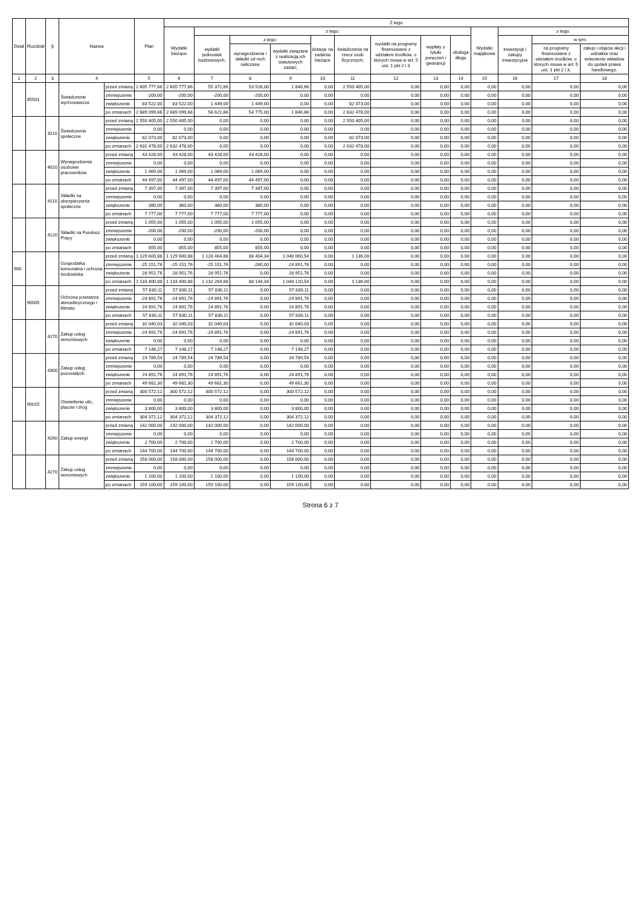| Dział | Rozdział | § | Nazwa | | Plan | Z tego | | | | | | | | | | | | |
| --- | --- | --- | --- | --- | --- | --- | --- | --- | --- | --- | --- | --- | --- | --- | --- | --- | --- | --- |
| | | | | | | Wydatki bieżące | z tego: | | | | | | | | Wydatki majątkowe | z tego: | | |
| | | | | | | | wydatki jednostek budżetowych, | z tego: | | dotacje na zadania bieżące | świadczenia na rzecz osób fizycznych; | wydatki na programy finansowane z udziałem środków, o których mowa w art. 5 ust. 1 pkt 2 i 3 | wypłaty z tytułu poręczeń i gwarancji | obsługa długu | | inwestycje i zakupy inwestycyjne | w tym: | |
| | | | | | | | | wynagrodzenia i składki od nich naliczane | wydatki związane z realizacją ich statutowych zadań; | | | | | | | | na programy finansowane z udziałem środków, o których mowa w art. 5 ust. 1 pkt 2 i 3, | zakup i objęcie akcji i udziałów oraz wniesienie wkładów do spółek prawa handlowego. |
| 1 | 2 | 3 | 4 | | 5 | 6 | 7 | 8 | 9 | 10 | 11 | 12 | 13 | 14 | 15 | 16 | 17 | 18 |
| | 85501 | | Świadczenie wychowawcze | przed zmianą | 2 605 777,66 | 2 605 777,66 | 55 372,66 | 53 526,00 | 1 846,66 | 0,00 | 2 550 405,00 | 0,00 | 0,00 | 0,00 | 0,00 | 0,00 | 0,00 | 0,00 |
| | | | | zmniejszenie | -200,00 | -200,00 | -200,00 | -200,00 | 0,00 | 0,00 | 0,00 | 0,00 | 0,00 | 0,00 | 0,00 | 0,00 | 0,00 | 0,00 |
| | | | | zwiększenie | 83 522,00 | 83 522,00 | 1 449,00 | 1 449,00 | 0,00 | 0,00 | 82 073,00 | 0,00 | 0,00 | 0,00 | 0,00 | 0,00 | 0,00 | 0,00 |
| | | | | po zmianach | 2 689 099,66 | 2 689 099,66 | 56 621,66 | 54 775,00 | 1 846,66 | 0,00 | 2 632 478,00 | 0,00 | 0,00 | 0,00 | 0,00 | 0,00 | 0,00 | 0,00 |
| | | 3110 | Świadczenia społeczne | przed zmianą | 2 550 405,00 | 2 550 405,00 | 0,00 | 0,00 | 0,00 | 0,00 | 2 550 405,00 | 0,00 | 0,00 | 0,00 | 0,00 | 0,00 | 0,00 | 0,00 |
| | | | | zmniejszenie | 0,00 | 0,00 | 0,00 | 0,00 | 0,00 | 0,00 | 0,00 | 0,00 | 0,00 | 0,00 | 0,00 | 0,00 | 0,00 | 0,00 |
| | | | | zwiększenie | 82 073,00 | 82 073,00 | 0,00 | 0,00 | 0,00 | 0,00 | 82 073,00 | 0,00 | 0,00 | 0,00 | 0,00 | 0,00 | 0,00 | 0,00 |
| | | | | po zmianach | 2 632 478,00 | 2 632 478,00 | 0,00 | 0,00 | 0,00 | 0,00 | 2 632 478,00 | 0,00 | 0,00 | 0,00 | 0,00 | 0,00 | 0,00 | 0,00 |
| | | 4010 | Wynagrodzenia osobowe pracowników | przed zmianą | 43 428,00 | 43 428,00 | 43 428,00 | 43 428,00 | 0,00 | 0,00 | 0,00 | 0,00 | 0,00 | 0,00 | 0,00 | 0,00 | 0,00 | 0,00 |
| | | | | zmniejszenie | 0,00 | 0,00 | 0,00 | 0,00 | 0,00 | 0,00 | 0,00 | 0,00 | 0,00 | 0,00 | 0,00 | 0,00 | 0,00 | 0,00 |
| | | | | zwiększenie | 1 069,00 | 1 069,00 | 1 069,00 | 1 069,00 | 0,00 | 0,00 | 0,00 | 0,00 | 0,00 | 0,00 | 0,00 | 0,00 | 0,00 | 0,00 |
| | | | | po zmianach | 44 497,00 | 44 497,00 | 44 497,00 | 44 497,00 | 0,00 | 0,00 | 0,00 | 0,00 | 0,00 | 0,00 | 0,00 | 0,00 | 0,00 | 0,00 |
| | | 4110 | Składki na ubezpieczenia społeczne | przed zmianą | 7 397,00 | 7 397,00 | 7 397,00 | 7 397,00 | 0,00 | 0,00 | 0,00 | 0,00 | 0,00 | 0,00 | 0,00 | 0,00 | 0,00 | 0,00 |
| | | | | zmniejszenie | 0,00 | 0,00 | 0,00 | 0,00 | 0,00 | 0,00 | 0,00 | 0,00 | 0,00 | 0,00 | 0,00 | 0,00 | 0,00 | 0,00 |
| | | | | zwiększenie | 380,00 | 380,00 | 380,00 | 380,00 | 0,00 | 0,00 | 0,00 | 0,00 | 0,00 | 0,00 | 0,00 | 0,00 | 0,00 | 0,00 |
| | | | | po zmianach | 7 777,00 | 7 777,00 | 7 777,00 | 7 777,00 | 0,00 | 0,00 | 0,00 | 0,00 | 0,00 | 0,00 | 0,00 | 0,00 | 0,00 | 0,00 |
| | | 4120 | Składki na Fundusz Pracy | przed zmianą | 1 055,00 | 1 055,00 | 1 055,00 | 1 055,00 | 0,00 | 0,00 | 0,00 | 0,00 | 0,00 | 0,00 | 0,00 | 0,00 | 0,00 | 0,00 |
| | | | | zmniejszenie | -200,00 | -200,00 | -200,00 | -200,00 | 0,00 | 0,00 | 0,00 | 0,00 | 0,00 | 0,00 | 0,00 | 0,00 | 0,00 | 0,00 |
| | | | | zwiększenie | 0,00 | 0,00 | 0,00 | 0,00 | 0,00 | 0,00 | 0,00 | 0,00 | 0,00 | 0,00 | 0,00 | 0,00 | 0,00 | 0,00 |
| | | | | po zmianach | 855,00 | 855,00 | 855,00 | 855,00 | 0,00 | 0,00 | 0,00 | 0,00 | 0,00 | 0,00 | 0,00 | 0,00 | 0,00 | 0,00 |
| 900 | | | Gospodarka komunalna i ochrona środowiska | przed zmianą | 1 129 600,88 | 1 129 600,88 | 1 128 464,88 | 88 404,34 | 1 040 060,54 | 0,00 | 1 136,00 | 0,00 | 0,00 | 0,00 | 0,00 | 0,00 | 0,00 | 0,00 |
| | | | | zmniejszenie | -25 151,76 | -25 151,76 | -25 151,76 | -260,00 | -24 891,76 | 0,00 | 0,00 | 0,00 | 0,00 | 0,00 | 0,00 | 0,00 | 0,00 | 0,00 |
| | | | | zwiększenie | 28 951,76 | 28 951,76 | 28 951,76 | 0,00 | 28 951,76 | 0,00 | 0,00 | 0,00 | 0,00 | 0,00 | 0,00 | 0,00 | 0,00 | 0,00 |
| | | | | po zmianach | 1 133 400,88 | 1 133 400,88 | 1 132 264,88 | 88 144,34 | 1 044 120,54 | 0,00 | 1 136,00 | 0,00 | 0,00 | 0,00 | 0,00 | 0,00 | 0,00 | 0,00 |
| | 90005 | | Ochrona powietrza atmosferycznego i klimatu | przed zmianą | 57 830,11 | 57 830,11 | 57 830,11 | 0,00 | 57 830,11 | 0,00 | 0,00 | 0,00 | 0,00 | 0,00 | 0,00 | 0,00 | 0,00 | 0,00 |
| | | | | zmniejszenie | -24 891,76 | -24 891,76 | -24 891,76 | 0,00 | -24 891,76 | 0,00 | 0,00 | 0,00 | 0,00 | 0,00 | 0,00 | 0,00 | 0,00 | 0,00 |
| | | | | zwiększenie | 24 891,76 | 24 891,76 | 24 891,76 | 0,00 | 24 891,76 | 0,00 | 0,00 | 0,00 | 0,00 | 0,00 | 0,00 | 0,00 | 0,00 | 0,00 |
| | | | | po zmianach | 57 830,11 | 57 830,11 | 57 830,11 | 0,00 | 57 830,11 | 0,00 | 0,00 | 0,00 | 0,00 | 0,00 | 0,00 | 0,00 | 0,00 | 0,00 |
| | | 4270 | Zakup usług remontowych | przed zmianą | 32 040,03 | 32 040,03 | 32 040,03 | 0,00 | 32 040,03 | 0,00 | 0,00 | 0,00 | 0,00 | 0,00 | 0,00 | 0,00 | 0,00 | 0,00 |
| | | | | zmniejszenie | -24 891,76 | -24 891,76 | -24 891,76 | 0,00 | -24 891,76 | 0,00 | 0,00 | 0,00 | 0,00 | 0,00 | 0,00 | 0,00 | 0,00 | 0,00 |
| | | | | zwiększenie | 0,00 | 0,00 | 0,00 | 0,00 | 0,00 | 0,00 | 0,00 | 0,00 | 0,00 | 0,00 | 0,00 | 0,00 | 0,00 | 0,00 |
| | | | | po zmianach | 7 148,27 | 7 148,27 | 7 148,27 | 0,00 | 7 148,27 | 0,00 | 0,00 | 0,00 | 0,00 | 0,00 | 0,00 | 0,00 | 0,00 | 0,00 |
| | | 4300 | Zakup usług pozostałych | przed zmianą | 24 789,54 | 24 789,54 | 24 789,54 | 0,00 | 24 789,54 | 0,00 | 0,00 | 0,00 | 0,00 | 0,00 | 0,00 | 0,00 | 0,00 | 0,00 |
| | | | | zmniejszenie | 0,00 | 0,00 | 0,00 | 0,00 | 0,00 | 0,00 | 0,00 | 0,00 | 0,00 | 0,00 | 0,00 | 0,00 | 0,00 | 0,00 |
| | | | | zwiększenie | 24 891,76 | 24 891,76 | 24 891,76 | 0,00 | 24 891,76 | 0,00 | 0,00 | 0,00 | 0,00 | 0,00 | 0,00 | 0,00 | 0,00 | 0,00 |
| | | | | po zmianach | 49 681,30 | 49 681,30 | 49 681,30 | 0,00 | 49 681,30 | 0,00 | 0,00 | 0,00 | 0,00 | 0,00 | 0,00 | 0,00 | 0,00 | 0,00 |
| | 90015 | | Oświetlenie ulic, placów i dróg | przed zmianą | 300 572,12 | 300 572,12 | 300 572,12 | 0,00 | 300 572,12 | 0,00 | 0,00 | 0,00 | 0,00 | 0,00 | 0,00 | 0,00 | 0,00 | 0,00 |
| | | | | zmniejszenie | 0,00 | 0,00 | 0,00 | 0,00 | 0,00 | 0,00 | 0,00 | 0,00 | 0,00 | 0,00 | 0,00 | 0,00 | 0,00 | 0,00 |
| | | | | zwiększenie | 3 800,00 | 3 800,00 | 3 800,00 | 0,00 | 3 800,00 | 0,00 | 0,00 | 0,00 | 0,00 | 0,00 | 0,00 | 0,00 | 0,00 | 0,00 |
| | | | | po zmianach | 304 372,12 | 304 372,12 | 304 372,12 | 0,00 | 304 372,12 | 0,00 | 0,00 | 0,00 | 0,00 | 0,00 | 0,00 | 0,00 | 0,00 | 0,00 |
| | | 4260 | Zakup energii | przed zmianą | 142 000,00 | 142 000,00 | 142 000,00 | 0,00 | 142 000,00 | 0,00 | 0,00 | 0,00 | 0,00 | 0,00 | 0,00 | 0,00 | 0,00 | 0,00 |
| | | | | zmniejszenie | 0,00 | 0,00 | 0,00 | 0,00 | 0,00 | 0,00 | 0,00 | 0,00 | 0,00 | 0,00 | 0,00 | 0,00 | 0,00 | 0,00 |
| | | | | zwiększenie | 2 700,00 | 2 700,00 | 2 700,00 | 0,00 | 2 700,00 | 0,00 | 0,00 | 0,00 | 0,00 | 0,00 | 0,00 | 0,00 | 0,00 | 0,00 |
| | | | | po zmianach | 144 700,00 | 144 700,00 | 144 700,00 | 0,00 | 144 700,00 | 0,00 | 0,00 | 0,00 | 0,00 | 0,00 | 0,00 | 0,00 | 0,00 | 0,00 |
| | | 4270 | Zakup usług remontowych | przed zmianą | 158 000,00 | 158 000,00 | 158 000,00 | 0,00 | 158 000,00 | 0,00 | 0,00 | 0,00 | 0,00 | 0,00 | 0,00 | 0,00 | 0,00 | 0,00 |
| | | | | zmniejszenie | 0,00 | 0,00 | 0,00 | 0,00 | 0,00 | 0,00 | 0,00 | 0,00 | 0,00 | 0,00 | 0,00 | 0,00 | 0,00 | 0,00 |
| | | | | zwiększenie | 1 100,00 | 1 100,00 | 1 100,00 | 0,00 | 1 100,00 | 0,00 | 0,00 | 0,00 | 0,00 | 0,00 | 0,00 | 0,00 | 0,00 | 0,00 |
| | | | | po zmianach | 159 100,00 | 159 100,00 | 159 100,00 | 0,00 | 159 100,00 | 0,00 | 0,00 | 0,00 | 0,00 | 0,00 | 0,00 | 0,00 | 0,00 | 0,00 |
Strona 6 z 7